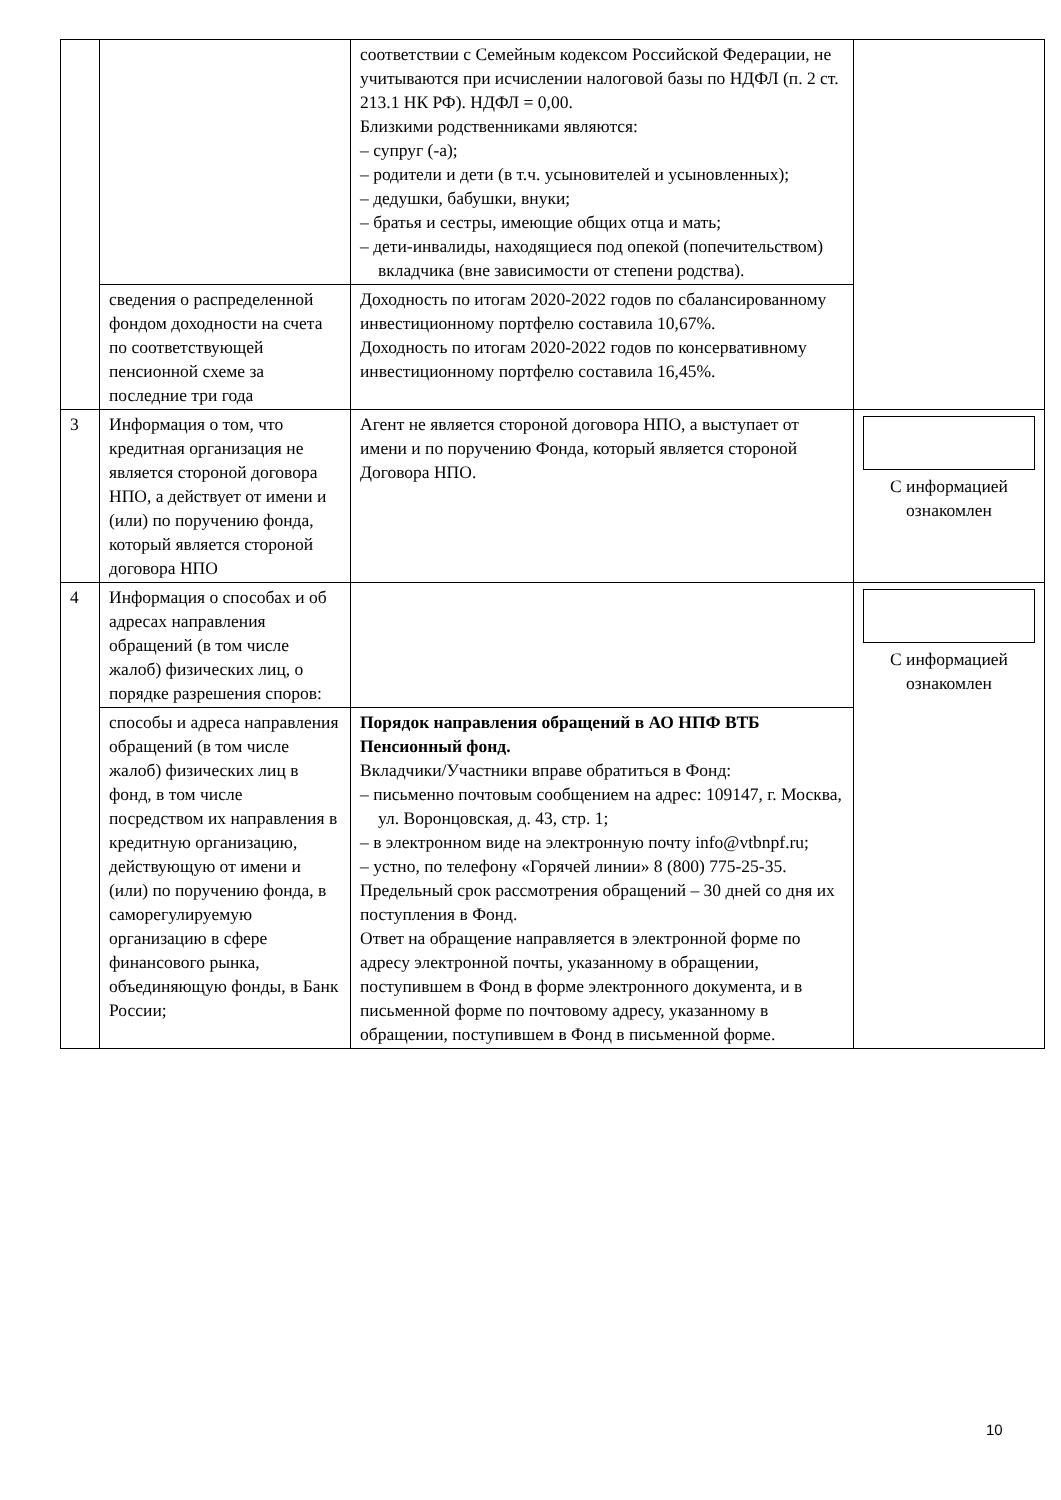| | | соответствии с Семейным кодексом Российской Федерации, не учитываются при исчислении налоговой базы по НДФЛ (п. 2 ст. 213.1 НК РФ). НДФЛ = 0,00. Близкими родственниками являются: – супруг (-а); – родители и дети (в т.ч. усыновителей и усыновленных); – дедушки, бабушки, внуки; – братья и сестры, имеющие общих отца и мать; – дети-инвалиды, находящиеся под опекой (попечительством) вкладчика (вне зависимости от степени родства). | |
| | сведения о распределенной фондом доходности на счета по соответствующей пенсионной схеме за последние три года | Доходность по итогам 2020-2022 годов по сбалансированному инвестиционному портфелю составила 10,67%. Доходность по итогам 2020-2022 годов по консервативному инвестиционному портфелю составила 16,45%. | |
| 3 | Информация о том, что кредитная организация не является стороной договора НПО, а действует от имени и (или) по поручению фонда, который является стороной договора НПО | Агент не является стороной договора НПО, а выступает от имени и по поручению Фонда, который является стороной Договора НПО. | С информацией ознакомлен |
| 4 | Информация о способах и об адресах направления обращений (в том числе жалоб) физических лиц, о порядке разрешения споров: | | С информацией ознакомлен |
| | способы и адреса направления обращений (в том числе жалоб) физических лиц в фонд, в том числе посредством их направления в кредитную организацию, действующую от имени и (или) по поручению фонда, в саморегулируемую организацию в сфере финансового рынка, объединяющую фонды, в Банк России; | Порядок направления обращений в АО НПФ ВТБ Пенсионный фонд. Вкладчики/Участники вправе обратиться в Фонд: – письменно почтовым сообщением на адрес: 109147, г. Москва, ул. Воронцовская, д. 43, стр. 1; – в электронном виде на электронную почту info@vtbnpf.ru; – устно, по телефону «Горячей линии» 8 (800) 775-25-35. Предельный срок рассмотрения обращений – 30 дней со дня их поступления в Фонд. Ответ на обращение направляется в электронной форме по адресу электронной почты, указанному в обращении, поступившем в Фонд в форме электронного документа, и в письменной форме по почтовому адресу, указанному в обращении, поступившем в Фонд в письменной форме. | |
10